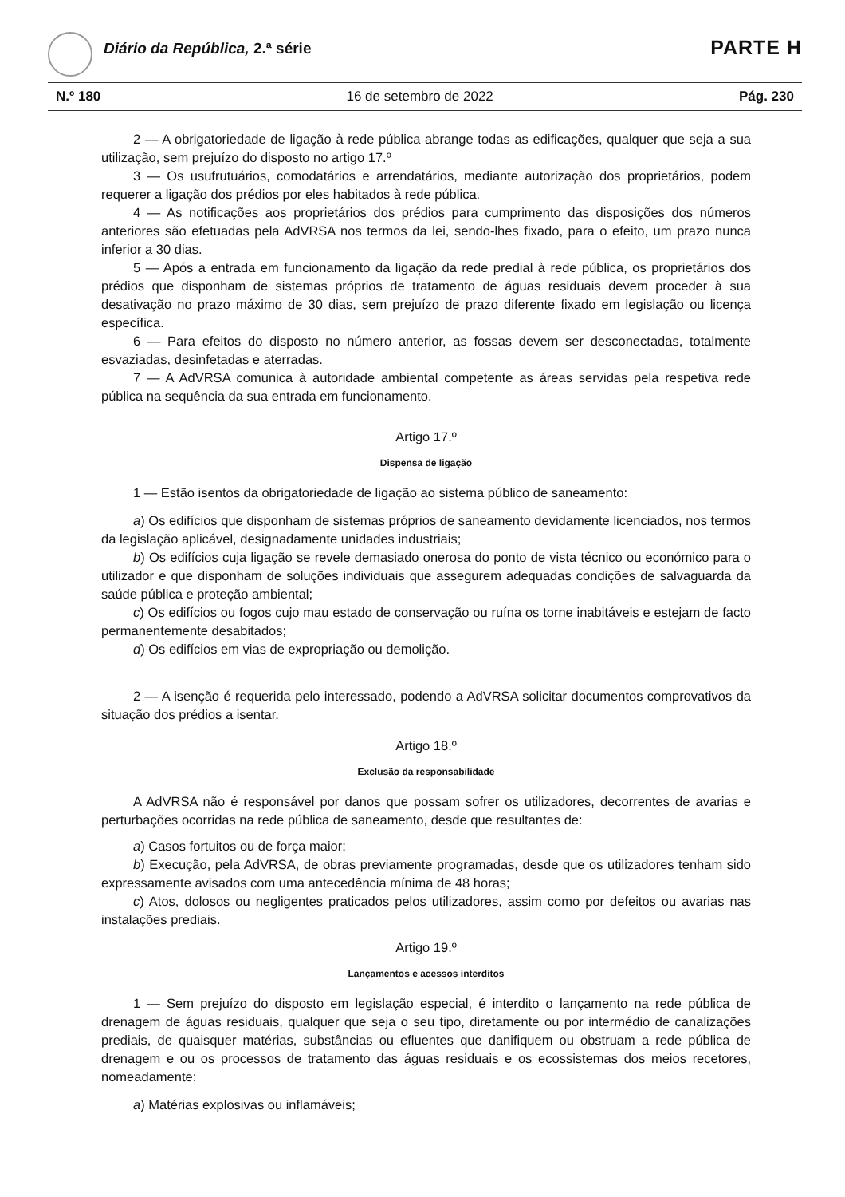Diário da República, 2.ª série PARTE H
N.º 180 16 de setembro de 2022 Pág. 230
2 — A obrigatoriedade de ligação à rede pública abrange todas as edificações, qualquer que seja a sua utilização, sem prejuízo do disposto no artigo 17.º
3 — Os usufrutuários, comodatários e arrendatários, mediante autorização dos proprietários, podem requerer a ligação dos prédios por eles habitados à rede pública.
4 — As notificações aos proprietários dos prédios para cumprimento das disposições dos números anteriores são efetuadas pela AdVRSA nos termos da lei, sendo-lhes fixado, para o efeito, um prazo nunca inferior a 30 dias.
5 — Após a entrada em funcionamento da ligação da rede predial à rede pública, os proprietários dos prédios que disponham de sistemas próprios de tratamento de águas residuais devem proceder à sua desativação no prazo máximo de 30 dias, sem prejuízo de prazo diferente fixado em legislação ou licença específica.
6 — Para efeitos do disposto no número anterior, as fossas devem ser desconectadas, totalmente esvaziadas, desinfetadas e aterradas.
7 — A AdVRSA comunica à autoridade ambiental competente as áreas servidas pela respetiva rede pública na sequência da sua entrada em funcionamento.
Artigo 17.º
Dispensa de ligação
1 — Estão isentos da obrigatoriedade de ligação ao sistema público de saneamento:
a) Os edifícios que disponham de sistemas próprios de saneamento devidamente licenciados, nos termos da legislação aplicável, designadamente unidades industriais;
b) Os edifícios cuja ligação se revele demasiado onerosa do ponto de vista técnico ou económico para o utilizador e que disponham de soluções individuais que assegurem adequadas condições de salvaguarda da saúde pública e proteção ambiental;
c) Os edifícios ou fogos cujo mau estado de conservação ou ruína os torne inabitáveis e estejam de facto permanentemente desabitados;
d) Os edifícios em vias de expropriação ou demolição.
2 — A isenção é requerida pelo interessado, podendo a AdVRSA solicitar documentos comprovativos da situação dos prédios a isentar.
Artigo 18.º
Exclusão da responsabilidade
A AdVRSA não é responsável por danos que possam sofrer os utilizadores, decorrentes de avarias e perturbações ocorridas na rede pública de saneamento, desde que resultantes de:
a) Casos fortuitos ou de força maior;
b) Execução, pela AdVRSA, de obras previamente programadas, desde que os utilizadores tenham sido expressamente avisados com uma antecedência mínima de 48 horas;
c) Atos, dolosos ou negligentes praticados pelos utilizadores, assim como por defeitos ou avarias nas instalações prediais.
Artigo 19.º
Lançamentos e acessos interditos
1 — Sem prejuízo do disposto em legislação especial, é interdito o lançamento na rede pública de drenagem de águas residuais, qualquer que seja o seu tipo, diretamente ou por intermédio de canalizações prediais, de quaisquer matérias, substâncias ou efluentes que danifiquem ou obstruam a rede pública de drenagem e ou os processos de tratamento das águas residuais e os ecossistemas dos meios recetores, nomeadamente:
a) Matérias explosivas ou inflamáveis;